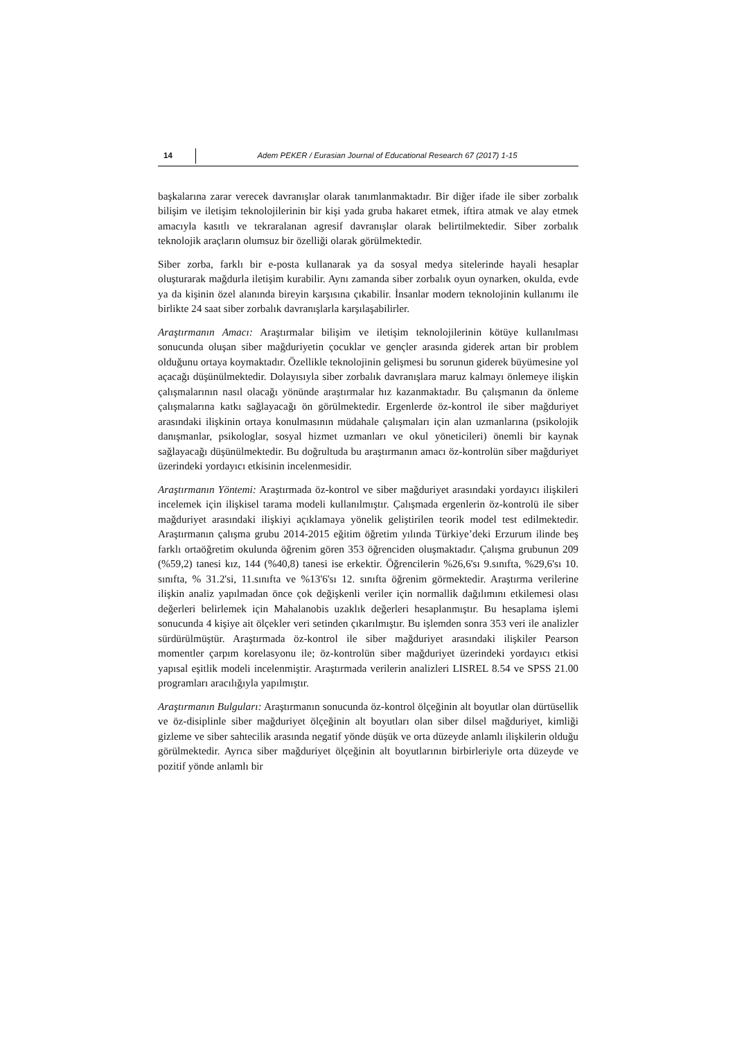14 Adem PEKER / Eurasian Journal of Educational Research 67 (2017) 1-15
başkalarına zarar verecek davranışlar olarak tanımlanmaktadır. Bir diğer ifade ile siber zorbalık bilişim ve iletişim teknolojilerinin bir kişi yada gruba hakaret etmek, iftira atmak ve alay etmek amacıyla kasıtlı ve tekraralanan agresif davranışlar olarak belirtilmektedir. Siber zorbalık teknolojik araçların olumsuz bir özelliği olarak görülmektedir.
Siber zorba, farklı bir e-posta kullanarak ya da sosyal medya sitelerinde hayali hesaplar oluşturarak mağdurla iletişim kurabilir. Aynı zamanda siber zorbalık oyun oynarken, okulda, evde ya da kişinin özel alanında bireyin karşısına çıkabilir. İnsanlar modern teknolojinin kullanımı ile birlikte 24 saat siber zorbalık davranışlarla karşılaşabilirler.
Araştırmanın Amacı: Araştırmalar bilişim ve iletişim teknolojilerinin kötüye kullanılması sonucunda oluşan siber mağduriyetin çocuklar ve gençler arasında giderek artan bir problem olduğunu ortaya koymaktadır. Özellikle teknolojinin gelişmesi bu sorunun giderek büyümesine yol açacağı düşünülmektedir. Dolayısıyla siber zorbalık davranışlara maruz kalmayı önlemeye ilişkin çalışmalarının nasıl olacağı yönünde araştırmalar hız kazanmaktadır. Bu çalışmanın da önleme çalışmalarına katkı sağlayacağı ön görülmektedir. Ergenlerde öz-kontrol ile siber mağduriyet arasındaki ilişkinin ortaya konulmasının müdahale çalışmaları için alan uzmanlarına (psikolojik danışmanlar, psikologlar, sosyal hizmet uzmanları ve okul yöneticileri) önemli bir kaynak sağlayacağı düşünülmektedir. Bu doğrultuda bu araştırmanın amacı öz-kontrolün siber mağduriyet üzerindeki yordayıcı etkisinin incelenmesidir.
Araştırmanın Yöntemi: Araştırmada öz-kontrol ve siber mağduriyet arasındaki yordayıcı ilişkileri incelemek için ilişkisel tarama modeli kullanılmıştır. Çalışmada ergenlerin öz-kontrolü ile siber mağduriyet arasındaki ilişkiyi açıklamaya yönelik geliştirilen teorik model test edilmektedir. Araştırmanın çalışma grubu 2014-2015 eğitim öğretim yılında Türkiye’deki Erzurum ilinde beş farklı ortaöğretim okulunda öğrenim gören 353 öğrenciden oluşmaktadır. Çalışma grubunun 209 (%59,2) tanesi kız, 144 (%40,8) tanesi ise erkektir. Öğrencilerin %26,6'sı 9.sınıfta, %29,6'sı 10. sınıfta, % 31.2'si, 11.sınıfta ve %13'6'sı 12. sınıfta öğrenim görmektedir. Araştırma verilerine ilişkin analiz yapılmadan önce çok değişkenli veriler için normallik dağılımını etkilemesi olası değerleri belirlemek için Mahalanobis uzaklık değerleri hesaplanmıştır. Bu hesaplama işlemi sonucunda 4 kişiye ait ölçekler veri setinden çıkarılmıştır. Bu işlemden sonra 353 veri ile analizler sürdürülmüştür. Araştırmada öz-kontrol ile siber mağduriyet arasındaki ilişkiler Pearson momentler çarpım korelasyonu ile; öz-kontrolün siber mağduriyet üzerindeki yordayıcı etkisi yapısal eşitlik modeli incelenmiştir. Araştırmada verilerin analizleri LISREL 8.54 ve SPSS 21.00 programları aracılığıyla yapılmıştır.
Araştırmanın Bulguları: Araştırmanın sonucunda öz-kontrol ölçeğinin alt boyutlar olan dürtüsellik ve öz-disiplinle siber mağduriyet ölçeğinin alt boyutları olan siber dilsel mağduriyet, kimliği gizleme ve siber sahtecilik arasında negatif yönde düşük ve orta düzeyde anlamlı ilişkilerin olduğu görülmektedir. Ayrıca siber mağduriyet ölçeğinin alt boyutlarının birbirleriyle orta düzeyde ve pozitif yönde anlamlı bir